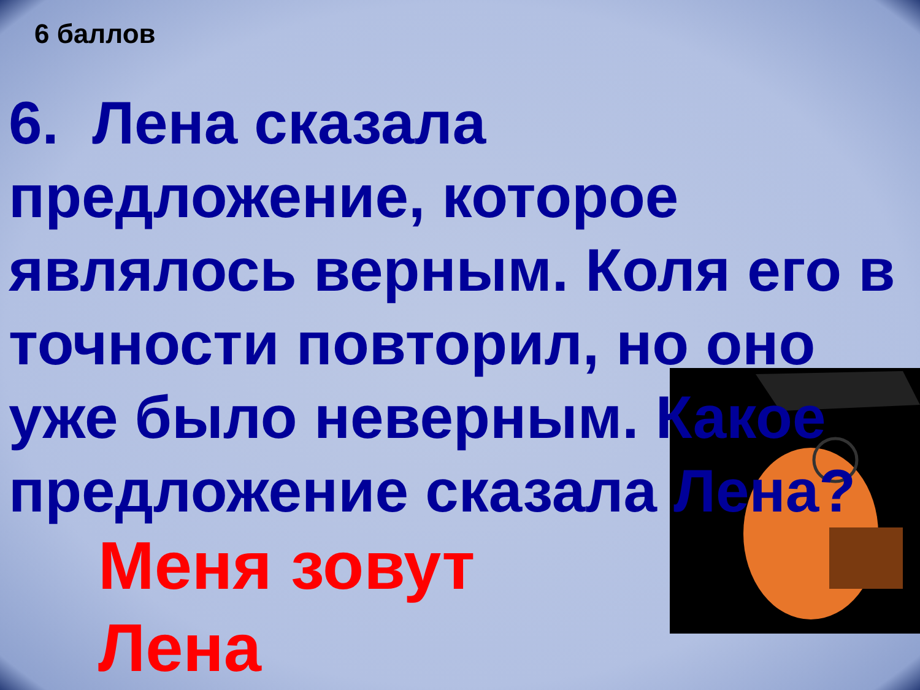6 баллов
6. Лена сказала предложение, которое являлось верным. Коля его в точности повторил, но оно уже было неверным. Какое предложение сказала Лена?
Меня зовут
Лена